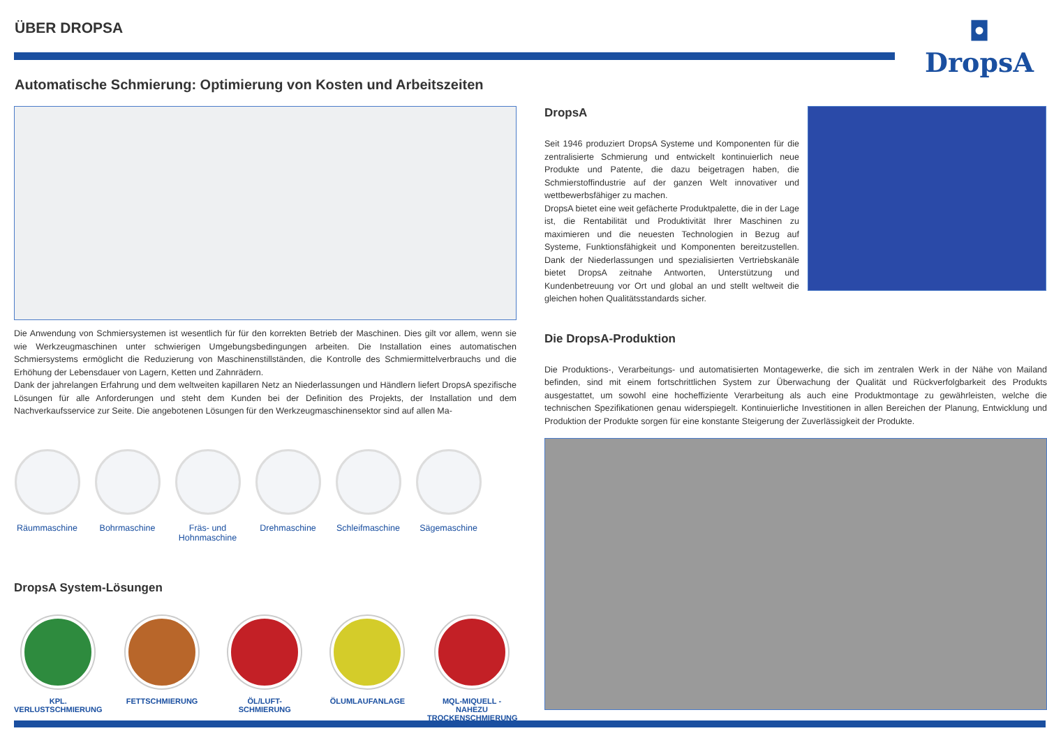ÜBER DROPSA
◘
DropsA
Automatische Schmierung: Optimierung von Kosten und Arbeitszeiten
Die Anwendung von Schmiersystemen ist wesentlich für für den korrekten Betrieb der Maschinen. Dies gilt vor allem, wenn sie wie Werkzeugmaschinen unter schwierigen Umgebungsbedingungen arbeiten. Die Installation eines automatischen Schmiersystems ermöglicht die Reduzierung von Maschinenstillständen, die Kontrolle des Schmiermittelverbrauchs und die Erhöhung der Lebensdauer von Lagern, Ketten und Zahnrädern.
Dank der jahrelangen Erfahrung und dem weltweiten kapillaren Netz an Niederlassungen und Händlern liefert DropsA spezifische Lösungen für alle Anforderungen und steht dem Kunden bei der Definition des Projekts, der Installation und dem Nachverkaufsservice zur Seite. Die angebotenen Lösungen für den Werkzeugmaschinensektor sind auf allen Ma-
Räummaschine Bohrmaschine Fräs- und Hohnmaschine
Drehmaschine Schleifmaschine
Sägemaschine
DropsA System-Lösungen
KPL. VERLUSTSCHMIERUNG
FETTSCHMIERUNG ÖL/LUFT-SCHMIERUNG ÖLUMLAUFANLAGE MQL-MIQUELL - NAHEZU TROCKENSCHMIERUNG
DropsA
Seit 1946 produziert DropsA Systeme und Komponenten für die zentralisierte Schmierung und entwickelt kontinuierlich neue Produkte und Patente, die dazu beigetragen haben, die Schmierstoffindustrie auf der ganzen Welt innovativer und wettbewerbsfähiger zu machen.
DropsA bietet eine weit gefächerte Produktpalette, die in der Lage ist, die Rentabilität und Produktivität Ihrer Maschinen zu maximieren und die neuesten Technologien in Bezug auf Systeme, Funktionsfähigkeit und Komponenten bereitzustellen. Dank der Niederlassungen und spezialisierten Vertriebskanäle bietet DropsA zeitnahe Antworten, Unterstützung und Kundenbetreuung vor Ort und global an und stellt weltweit die gleichen hohen Qualitätsstandards sicher.
Die DropsA-Produktion
Die Produktions-, Verarbeitungs- und automatisierten Montagewerke, die sich im zentralen Werk in der Nähe von Mailand befinden, sind mit einem fortschrittlichen System zur Überwachung der Qualität und Rückverfolgbarkeit des Produkts ausgestattet, um sowohl eine hocheffiziente Verarbeitung als auch eine Produktmontage zu gewährleisten, welche die technischen Spezifikationen genau widerspiegelt. Kontinuierliche Investitionen in allen Bereichen der Planung, Entwicklung und Produktion der Produkte sorgen für eine konstante Steigerung der Zuverlässigkeit der Produkte.